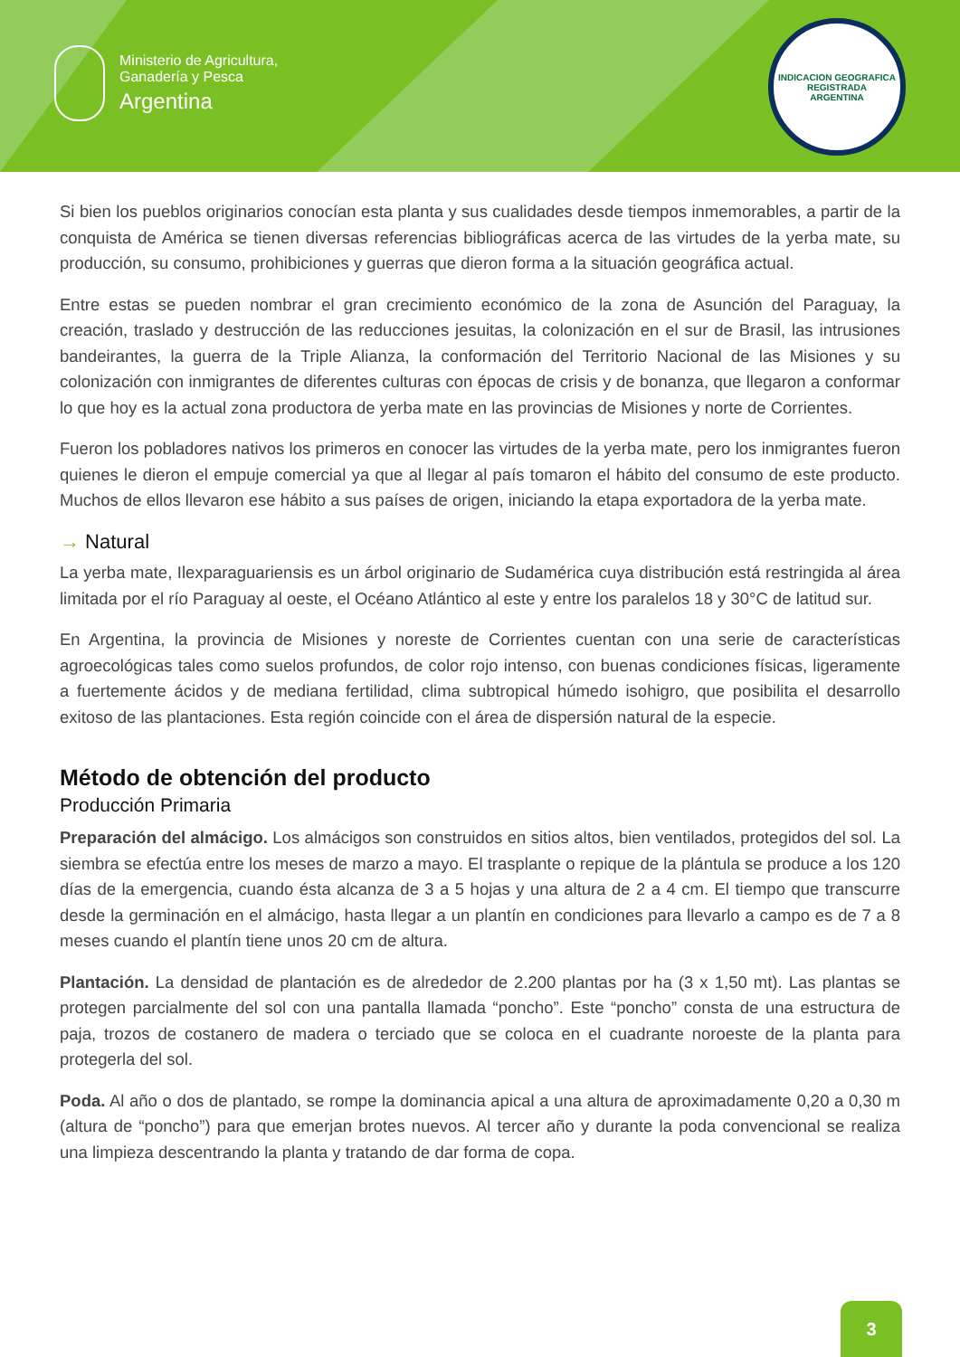Ministerio de Agricultura,
Ganadería y Pesca
Argentina
INDICACION GEOGRAFICA REGISTRADA
ARGENTINA
Si bien los pueblos originarios conocían esta planta y sus cualidades desde tiempos inmemorables, a partir de la conquista de América se tienen diversas referencias bibliográficas acerca de las virtudes de la yerba mate, su producción, su consumo, prohibiciones y guerras que dieron forma a la situación geográfica actual.
Entre estas se pueden nombrar el gran crecimiento económico de la zona de Asunción del Paraguay, la creación, traslado y destrucción de las reducciones jesuitas, la colonización en el sur de Brasil, las intrusiones bandeirantes, la guerra de la Triple Alianza, la conformación del Territorio Nacional de las Misiones y su colonización con inmigrantes de diferentes culturas con épocas de crisis y de bonanza, que llegaron a conformar lo que hoy es la actual zona productora de yerba mate en las provincias de Misiones y norte de Corrientes.
Fueron los pobladores nativos los primeros en conocer las virtudes de la yerba mate, pero los inmigrantes fueron quienes le dieron el empuje comercial ya que al llegar al país tomaron el hábito del consumo de este producto. Muchos de ellos llevaron ese hábito a sus países de origen, iniciando la etapa exportadora de la yerba mate.
→ Natural
La yerba mate, Ilexparaguariensis es un árbol originario de Sudamérica cuya distribución está restringida al área limitada por el río Paraguay al oeste, el Océano Atlántico al este y entre los paralelos 18 y 30°C de latitud sur.
En Argentina, la provincia de Misiones y noreste de Corrientes cuentan con una serie de características agroecológicas tales como suelos profundos, de color rojo intenso, con buenas condiciones físicas, ligeramente a fuertemente ácidos y de mediana fertilidad, clima subtropical húmedo isohigro, que posibilita el desarrollo exitoso de las plantaciones. Esta región coincide con el área de dispersión natural de la especie.
Método de obtención del producto
Producción Primaria
Preparación del almácigo. Los almácigos son construidos en sitios altos, bien ventilados, protegidos del sol. La siembra se efectúa entre los meses de marzo a mayo. El trasplante o repique de la plántula se produce a los 120 días de la emergencia, cuando ésta alcanza de 3 a 5 hojas y una altura de 2 a 4 cm. El tiempo que transcurre desde la germinación en el almácigo, hasta llegar a un plantín en condiciones para llevarlo a campo es de 7 a 8 meses cuando el plantín tiene unos 20 cm de altura.
Plantación. La densidad de plantación es de alrededor de 2.200 plantas por ha (3 x 1,50 mt). Las plantas se protegen parcialmente del sol con una pantalla llamada “poncho”. Este “poncho” consta de una estructura de paja, trozos de costanero de madera o terciado que se coloca en el cuadrante noroeste de la planta para protegerla del sol.
Poda. Al año o dos de plantado, se rompe la dominancia apical a una altura de aproximadamente 0,20 a 0,30 m (altura de “poncho”) para que emerjan brotes nuevos. Al tercer año y durante la poda convencional se realiza una limpieza descentrando la planta y tratando de dar forma de copa.
3